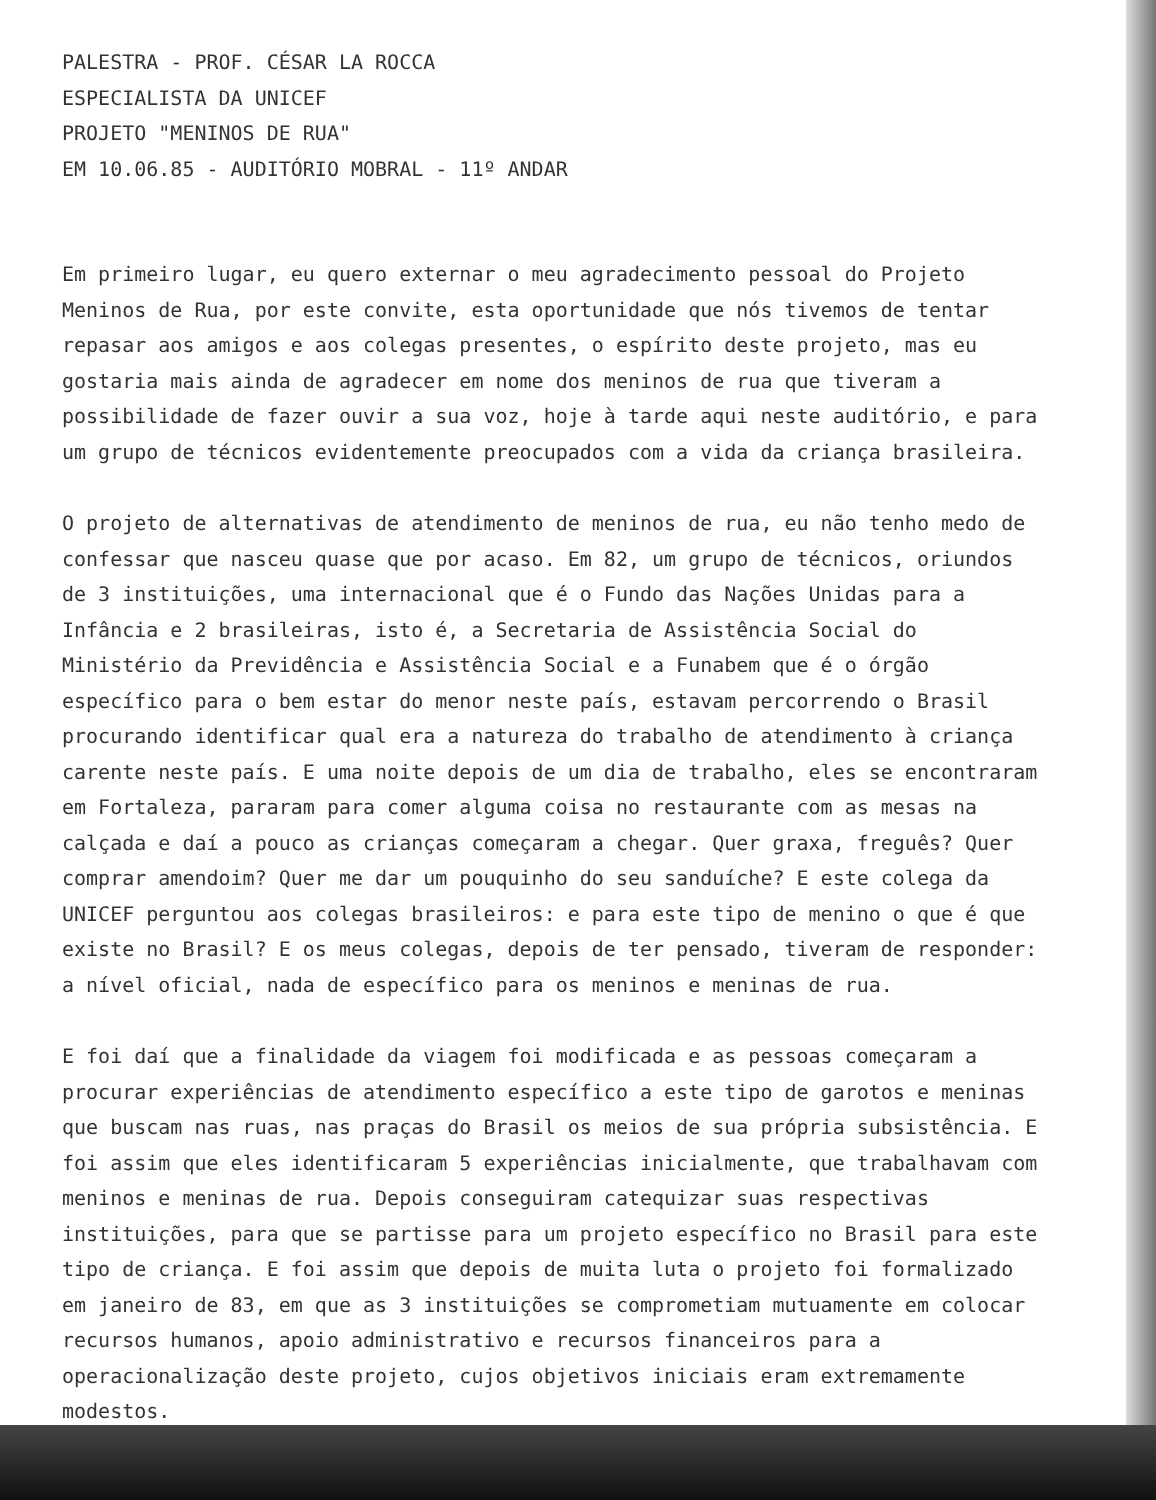PALESTRA - PROF. CÉSAR LA ROCCA
ESPECIALISTA DA UNICEF
PROJETO "MENINOS DE RUA"
EM 10.06.85 - AUDITÓRIO MOBRAL - 11º ANDAR
Em primeiro lugar, eu quero externar o meu agradecimento pessoal do Projeto Meninos de Rua, por este convite, esta oportunidade que nós tivemos de tentar repasar aos amigos e aos colegas presentes, o espírito deste projeto, mas eu gostaria mais ainda de agradecer em nome dos meninos de rua que tiveram a possibilidade de fazer ouvir a sua voz, hoje à tarde aqui neste auditório, e para um grupo de técnicos evidentemente preocupados com a vida da criança brasileira.
O projeto de alternativas de atendimento de meninos de rua, eu não tenho medo de confessar que nasceu quase que por acaso. Em 82, um grupo de técnicos, oriundos de 3 instituições, uma internacional que é o Fundo das Nações Unidas para a Infância e 2 brasileiras, isto é, a Secretaria de Assistência Social do Ministério da Previdência e Assistência Social e a Funabem que é o órgão específico para o bem estar do menor neste país, estavam percorrendo o Brasil procurando identificar qual era a natureza do trabalho de atendimento à criança carente neste país. E uma noite depois de um dia de trabalho, eles se encontraram em Fortaleza, pararam para comer alguma coisa no restaurante com as mesas na calçada e daí a pouco as crianças começaram a chegar. Quer graxa, freguês? Quer comprar amendoim? Quer me dar um pouquinho do seu sanduíche? E este colega da UNICEF perguntou aos colegas brasileiros: e para este tipo de menino o que é que existe no Brasil? E os meus colegas, depois de ter pensado, tiveram de responder: a nível oficial, nada de específico para os meninos e meninas de rua.
E foi daí que a finalidade da viagem foi modificada e as pessoas começaram a procurar experiências de atendimento específico a este tipo de garotos e meninas que buscam nas ruas, nas praças do Brasil os meios de sua própria subsistência. E foi assim que eles identificaram 5 experiências inicialmente, que trabalhavam com meninos e meninas de rua. Depois conseguiram catequizar suas respectivas instituições, para que se partisse para um projeto específico no Brasil para este tipo de criança. E foi assim que depois de muita luta o projeto foi formalizado em janeiro de 83, em que as 3 instituições se comprometiam mutuamente em colocar recursos humanos, apoio administrativo e recursos financeiros para a operacionalização deste projeto, cujos objetivos iniciais eram extremamente modestos.